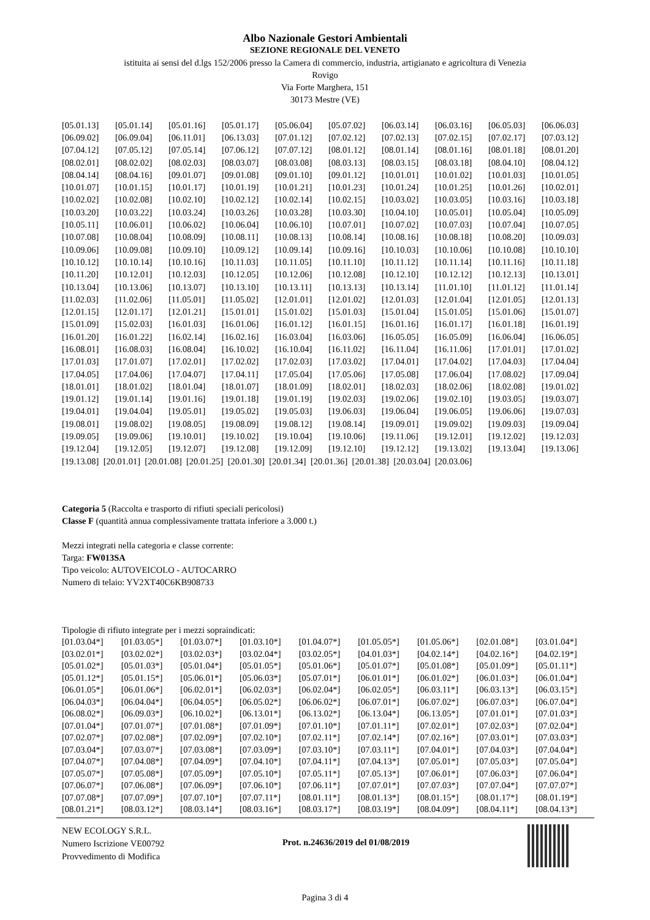Albo Nazionale Gestori Ambientali
SEZIONE REGIONALE DEL VENETO
istituita ai sensi del d.lgs 152/2006 presso la Camera di commercio, industria, artigianato e agricoltura di Venezia
Rovigo
Via Forte Marghera, 151
30173 Mestre (VE)
| [05.01.13] | [05.01.14] | [05.01.16] | [05.01.17] | [05.06.04] | [05.07.02] | [06.03.14] | [06.03.16] | [06.05.03] | [06.06.03] |
| [06.09.02] | [06.09.04] | [06.11.01] | [06.13.03] | [07.01.12] | [07.02.12] | [07.02.13] | [07.02.15] | [07.02.17] | [07.03.12] |
| [07.04.12] | [07.05.12] | [07.05.14] | [07.06.12] | [07.07.12] | [08.01.12] | [08.01.14] | [08.01.16] | [08.01.18] | [08.01.20] |
| [08.02.01] | [08.02.02] | [08.02.03] | [08.03.07] | [08.03.08] | [08.03.13] | [08.03.15] | [08.03.18] | [08.04.10] | [08.04.12] |
| [08.04.14] | [08.04.16] | [09.01.07] | [09.01.08] | [09.01.10] | [09.01.12] | [10.01.01] | [10.01.02] | [10.01.03] | [10.01.05] |
| [10.01.07] | [10.01.15] | [10.01.17] | [10.01.19] | [10.01.21] | [10.01.23] | [10.01.24] | [10.01.25] | [10.01.26] | [10.02.01] |
| [10.02.02] | [10.02.08] | [10.02.10] | [10.02.12] | [10.02.14] | [10.02.15] | [10.03.02] | [10.03.05] | [10.03.16] | [10.03.18] |
| [10.03.20] | [10.03.22] | [10.03.24] | [10.03.26] | [10.03.28] | [10.03.30] | [10.04.10] | [10.05.01] | [10.05.04] | [10.05.09] |
| [10.05.11] | [10.06.01] | [10.06.02] | [10.06.04] | [10.06.10] | [10.07.01] | [10.07.02] | [10.07.03] | [10.07.04] | [10.07.05] |
| [10.07.08] | [10.08.04] | [10.08.09] | [10.08.11] | [10.08.13] | [10.08.14] | [10.08.16] | [10.08.18] | [10.08.20] | [10.09.03] |
| [10.09.06] | [10.09.08] | [10.09.10] | [10.09.12] | [10.09.14] | [10.09.16] | [10.10.03] | [10.10.06] | [10.10.08] | [10.10.10] |
| [10.10.12] | [10.10.14] | [10.10.16] | [10.11.03] | [10.11.05] | [10.11.10] | [10.11.12] | [10.11.14] | [10.11.16] | [10.11.18] |
| [10.11.20] | [10.12.01] | [10.12.03] | [10.12.05] | [10.12.06] | [10.12.08] | [10.12.10] | [10.12.12] | [10.12.13] | [10.13.01] |
| [10.13.04] | [10.13.06] | [10.13.07] | [10.13.10] | [10.13.11] | [10.13.13] | [10.13.14] | [11.01.10] | [11.01.12] | [11.01.14] |
| [11.02.03] | [11.02.06] | [11.05.01] | [11.05.02] | [12.01.01] | [12.01.02] | [12.01.03] | [12.01.04] | [12.01.05] | [12.01.13] |
| [12.01.15] | [12.01.17] | [12.01.21] | [15.01.01] | [15.01.02] | [15.01.03] | [15.01.04] | [15.01.05] | [15.01.06] | [15.01.07] |
| [15.01.09] | [15.02.03] | [16.01.03] | [16.01.06] | [16.01.12] | [16.01.15] | [16.01.16] | [16.01.17] | [16.01.18] | [16.01.19] |
| [16.01.20] | [16.01.22] | [16.02.14] | [16.02.16] | [16.03.04] | [16.03.06] | [16.05.05] | [16.05.09] | [16.06.04] | [16.06.05] |
| [16.08.01] | [16.08.03] | [16.08.04] | [16.10.02] | [16.10.04] | [16.11.02] | [16.11.04] | [16.11.06] | [17.01.01] | [17.01.02] |
| [17.01.03] | [17.01.07] | [17.02.01] | [17.02.02] | [17.02.03] | [17.03.02] | [17.04.01] | [17.04.02] | [17.04.03] | [17.04.04] |
| [17.04.05] | [17.04.06] | [17.04.07] | [17.04.11] | [17.05.04] | [17.05.06] | [17.05.08] | [17.06.04] | [17.08.02] | [17.09.04] |
| [18.01.01] | [18.01.02] | [18.01.04] | [18.01.07] | [18.01.09] | [18.02.01] | [18.02.03] | [18.02.06] | [18.02.08] | [19.01.02] |
| [19.01.12] | [19.01.14] | [19.01.16] | [19.01.18] | [19.01.19] | [19.02.03] | [19.02.06] | [19.02.10] | [19.03.05] | [19.03.07] |
| [19.04.01] | [19.04.04] | [19.05.01] | [19.05.02] | [19.05.03] | [19.06.03] | [19.06.04] | [19.06.05] | [19.06.06] | [19.07.03] |
| [19.08.01] | [19.08.02] | [19.08.05] | [19.08.09] | [19.08.12] | [19.08.14] | [19.09.01] | [19.09.02] | [19.09.03] | [19.09.04] |
| [19.09.05] | [19.09.06] | [19.10.01] | [19.10.02] | [19.10.04] | [19.10.06] | [19.11.06] | [19.12.01] | [19.12.02] | [19.12.03] |
| [19.12.04] | [19.12.05] | [19.12.07] | [19.12.08] | [19.12.09] | [19.12.10] | [19.12.12] | [19.13.02] | [19.13.04] | [19.13.06] |
[19.13.08] [20.01.01] [20.01.08] [20.01.25] [20.01.30] [20.01.34] [20.01.36] [20.01.38] [20.03.04] [20.03.06]
Categoria 5 (Raccolta e trasporto di rifiuti speciali pericolosi)
Classe F (quantità annua complessivamente trattata inferiore a 3.000 t.)
Mezzi integrati nella categoria e classe corrente:
Targa: FW013SA
Tipo veicolo: AUTOVEICOLO - AUTOCARRO
Numero di telaio: YV2XT40C6KB908733
Tipologie di rifiuto integrate per i mezzi sopraindicati:
| [01.03.04*] | [01.03.05*] | [01.03.07*] | [01.03.10*] | [01.04.07*] | [01.05.05*] | [01.05.06*] | [02.01.08*] | [03.01.04*] |
| [03.02.01*] | [03.02.02*] | [03.02.03*] | [03.02.04*] | [03.02.05*] | [04.01.03*] | [04.02.14*] | [04.02.16*] | [04.02.19*] |
| [05.01.02*] | [05.01.03*] | [05.01.04*] | [05.01.05*] | [05.01.06*] | [05.01.07*] | [05.01.08*] | [05.01.09*] | [05.01.11*] |
| [05.01.12*] | [05.01.15*] | [05.06.01*] | [05.06.03*] | [05.07.01*] | [06.01.01*] | [06.01.02*] | [06.01.03*] | [06.01.04*] |
| [06.01.05*] | [06.01.06*] | [06.02.01*] | [06.02.03*] | [06.02.04*] | [06.02.05*] | [06.03.11*] | [06.03.13*] | [06.03.15*] |
| [06.04.03*] | [06.04.04*] | [06.04.05*] | [06.05.02*] | [06.06.02*] | [06.07.01*] | [06.07.02*] | [06.07.03*] | [06.07.04*] |
| [06.08.02*] | [06.09.03*] | [06.10.02*] | [06.13.01*] | [06.13.02*] | [06.13.04*] | [06.13.05*] | [07.01.01*] | [07.01.03*] |
| [07.01.04*] | [07.01.07*] | [07.01.08*] | [07.01.09*] | [07.01.10*] | [07.01.11*] | [07.02.01*] | [07.02.03*] | [07.02.04*] |
| [07.02.07*] | [07.02.08*] | [07.02.09*] | [07.02.10*] | [07.02.11*] | [07.02.14*] | [07.02.16*] | [07.03.01*] | [07.03.03*] |
| [07.03.04*] | [07.03.07*] | [07.03.08*] | [07.03.09*] | [07.03.10*] | [07.03.11*] | [07.04.01*] | [07.04.03*] | [07.04.04*] |
| [07.04.07*] | [07.04.08*] | [07.04.09*] | [07.04.10*] | [07.04.11*] | [07.04.13*] | [07.05.01*] | [07.05.03*] | [07.05.04*] |
| [07.05.07*] | [07.05.08*] | [07.05.09*] | [07.05.10*] | [07.05.11*] | [07.05.13*] | [07.06.01*] | [07.06.03*] | [07.06.04*] |
| [07.06.07*] | [07.06.08*] | [07.06.09*] | [07.06.10*] | [07.06.11*] | [07.07.01*] | [07.07.03*] | [07.07.04*] | [07.07.07*] |
| [07.07.08*] | [07.07.09*] | [07.07.10*] | [07.07.11*] | [08.01.11*] | [08.01.13*] | [08.01.15*] | [08.01.17*] | [08.01.19*] |
| [08.01.21*] | [08.03.12*] | [08.03.14*] | [08.03.16*] | [08.03.17*] | [08.03.19*] | [08.04.09*] | [08.04.11*] | [08.04.13*] |
NEW ECOLOGY S.R.L.
Numero Iscrizione VE00792
Provvedimento di Modifica
Prot. n.24636/2019 del 01/08/2019
Pagina 3 di 4